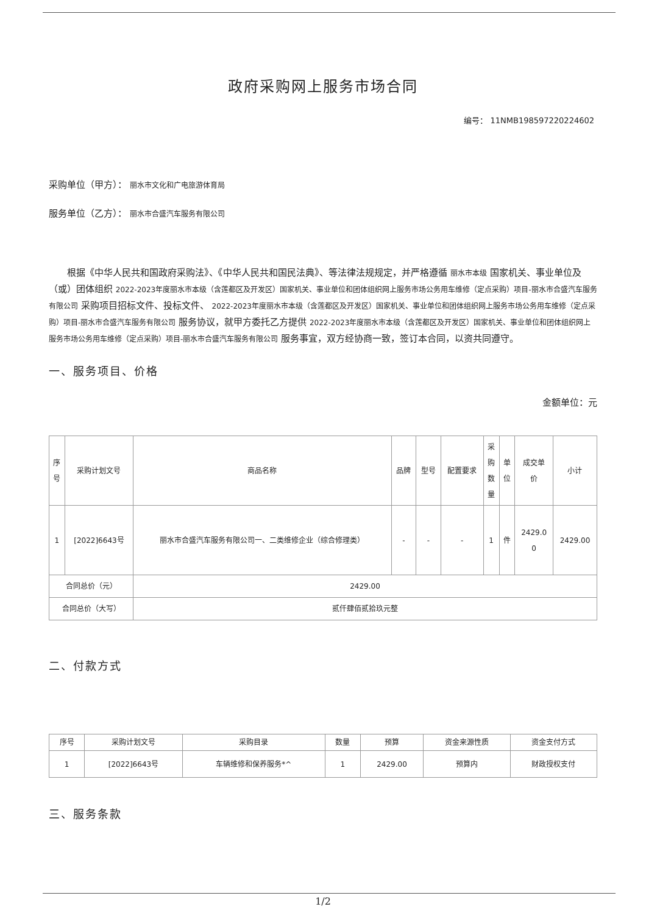政府采购网上服务市场合同
编号： 11NMB198597220224602
采购单位（甲方）： 丽水市文化和广电旅游体育局
服务单位（乙方）： 丽水市合盛汽车服务有限公司
根据《中华人民共和国政府采购法》、《中华人民共和国民法典》、等法律法规规定，并严格遵循 丽水市本级 国家机关、事业单位及（或）团体组织 2022-2023年度丽水市本级（含莲都区及开发区）国家机关、事业单位和团体组织网上服务市场公务用车维修（定点采购）项目-丽水市合盛汽车服务有限公司 采购项目招标文件、投标文件、 2022-2023年度丽水市本级（含莲都区及开发区）国家机关、事业单位和团体组织网上服务市场公务用车维修（定点采购）项目-丽水市合盛汽车服务有限公司 服务协议，就甲方委托乙方提供 2022-2023年度丽水市本级（含莲都区及开发区）国家机关、事业单位和团体组织网上服务市场公务用车维修（定点采购）项目-丽水市合盛汽车服务有限公司 服务事宜，双方经协商一致，签订本合同，以资共同遵守。
一、服务项目、价格
金额单位：元
| 序 号 | 采购计划文号 | 商品名称 | 品牌 | 型号 | 配置要求 | 采 购 数 量 | 单 位 | 成交单 价 | 小计 |
| --- | --- | --- | --- | --- | --- | --- | --- | --- | --- |
| 1 | [2022]6643号 | 丽水市合盛汽车服务有限公司一、二类维修企业（综合修理类） | - | - | - | 1 | 件 | 2429.0 0 | 2429.00 |
| 合同总价（元） | | 2429.00 | | | | | | | |
| 合同总价（大写） | | 贰仟肆佰贰拾玖元整 | | | | | | | |
二、付款方式
| 序号 | 采购计划文号 | 采购目录 | 数量 | 预算 | 资金来源性质 | 资金支付方式 |
| --- | --- | --- | --- | --- | --- | --- |
| 1 | [2022]6643号 | 车辆维修和保养服务*^ | 1 | 2429.00 | 预算内 | 财政授权支付 |
三、服务条款
1/2